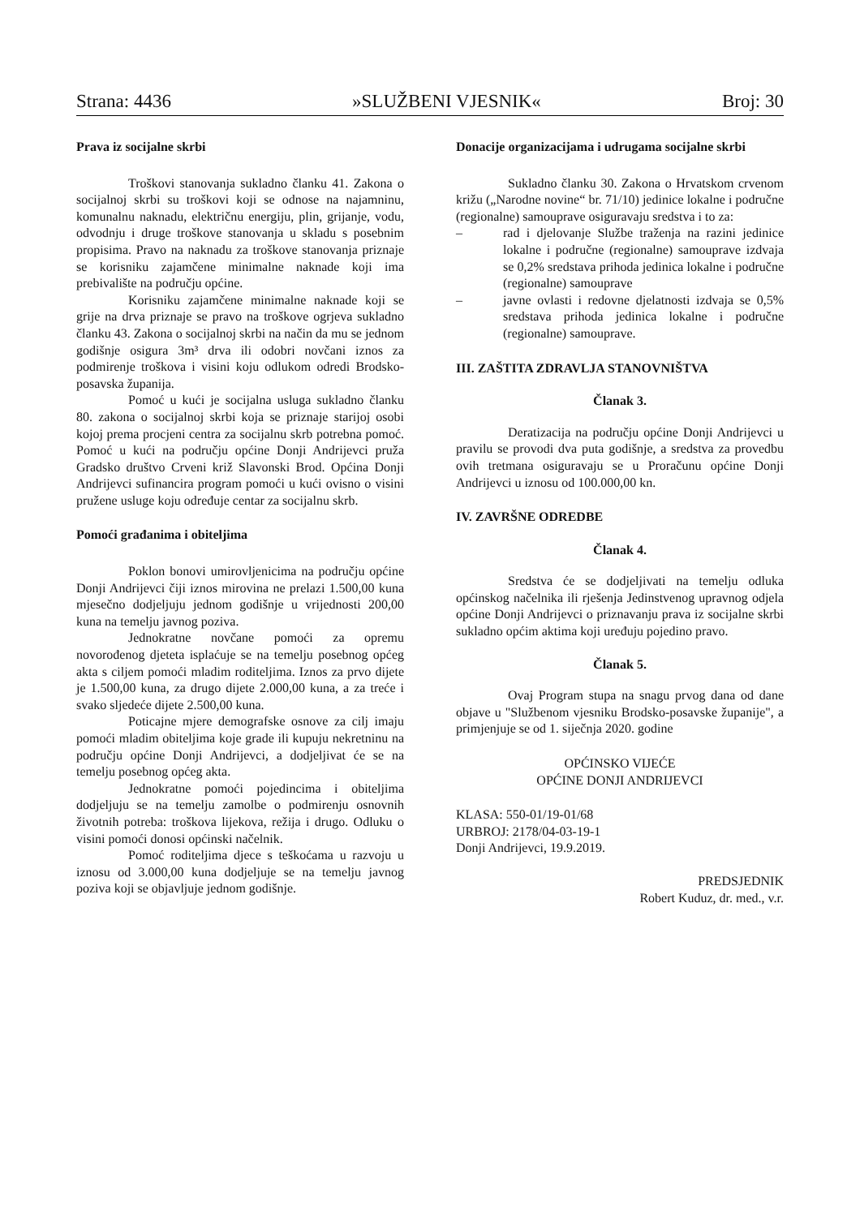Strana: 4436 »SLUŽBENI VJESNIK« Broj: 30
Prava iz socijalne skrbi
Troškovi stanovanja sukladno članku 41. Zakona o socijalnoj skrbi su troškovi koji se odnose na najamninu, komunalnu naknadu, električnu energiju, plin, grijanje, vodu, odvodnju i druge troškove stanovanja u skladu s posebnim propisima. Pravo na naknadu za troškove stanovanja priznaje se korisniku zajamčene minimalne naknade koji ima prebivalište na području općine.
Korisniku zajamčene minimalne naknade koji se grije na drva priznaje se pravo na troškove ogrjeva sukladno članku 43. Zakona o socijalnoj skrbi na način da mu se jednom godišnje osigura 3m³ drva ili odobri novčani iznos za podmirenje troškova i visini koju odlukom odredi Brodsko-posavska županija.
Pomoć u kući je socijalna usluga sukladno članku 80. zakona o socijalnoj skrbi koja se priznaje starijoj osobi kojoj prema procjeni centra za socijalnu skrb potrebna pomoć. Pomoć u kući na području općine Donji Andrijevci pruža Gradsko društvo Crveni križ Slavonski Brod. Općina Donji Andrijevci sufinancira program pomoći u kući ovisno o visini pružene usluge koju određuje centar za socijalnu skrb.
Pomoći građanima i obiteljima
Poklon bonovi umirovljenicima na području općine Donji Andrijevci čiji iznos mirovina ne prelazi 1.500,00 kuna mjesečno dodjeljuju jednom godišnje u vrijednosti 200,00 kuna na temelju javnog poziva.
Jednokratne novčane pomoći za opremu novorođenog djeteta isplaćuje se na temelju posebnog općeg akta s ciljem pomoći mladim roditeljima. Iznos za prvo dijete je 1.500,00 kuna, za drugo dijete 2.000,00 kuna, a za treće i svako sljedeće dijete 2.500,00 kuna.
Poticajne mjere demografske osnove za cilj imaju pomoći mladim obiteljima koje grade ili kupuju nekretninu na području općine Donji Andrijevci, a dodjeljivat će se na temelju posebnog općeg akta.
Jednokratne pomoći pojedincima i obiteljima dodjeljuju se na temelju zamolbe o podmirenju osnovnih životnih potreba: troškova lijekova, režija i drugo. Odluku o visini pomoći donosi općinski načelnik.
Pomoć roditeljima djece s teškoćama u razvoju u iznosu od 3.000,00 kuna dodjeljuje se na temelju javnog poziva koji se objavljuje jednom godišnje.
Donacije organizacijama i udrugama socijalne skrbi
Sukladno članku 30. Zakona o Hrvatskom crvenom križu („Narodne novine“ br. 71/10) jedinice lokalne i područne (regionalne) samouprave osiguravaju sredstva i to za:
– rad i djelovanje Službe traženja na razini jedinice lokalne i područne (regionalne) samouprave izdvaja se 0,2% sredstava prihoda jedinica lokalne i područne (regionalne) samouprave
– javne ovlasti i redovne djelatnosti izdvaja se 0,5% sredstava prihoda jedinica lokalne i područne (regionalne) samouprave.
III. ZAŠTITA ZDRAVLJA STANOVNIŠTVA
Članak 3.
Deratizacija na području općine Donji Andrijevci u pravilu se provodi dva puta godišnje, a sredstva za provedbu ovih tretmana osiguravaju se u Proračunu općine Donji Andrijevci u iznosu od 100.000,00 kn.
IV. ZAVRŠNE ODREDBE
Članak 4.
Sredstva će se dodjeljivati na temelju odluka općinskog načelnika ili rješenja Jedinstvenog upravnog odjela općine Donji Andrijevci o priznavanju prava iz socijalne skrbi sukladno općim aktima koji uređuju pojedino pravo.
Članak 5.
Ovaj Program stupa na snagu prvog dana od dane objave u "Službenom vjesniku Brodsko-posavske županije", a primjenjuje se od 1. siječnja 2020. godine
OPĆINSKO VIJEĆE
OPĆINE DONJI ANDRIJEVCI
KLASA: 550-01/19-01/68
URBROJ: 2178/04-03-19-1
Donji Andrijevci, 19.9.2019.
PREDSJEDNIK
Robert Kuduz, dr. med., v.r.